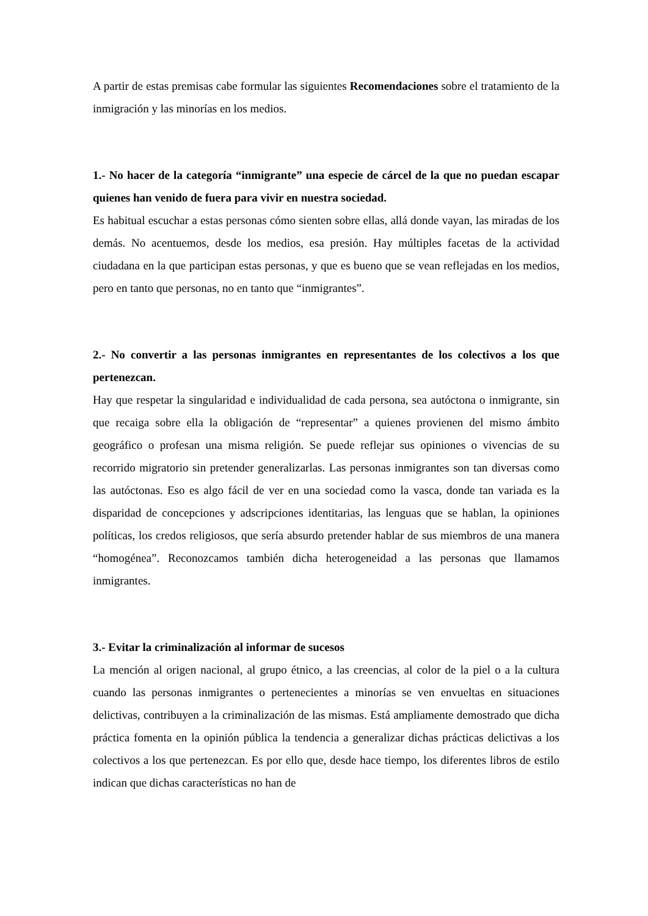A partir de estas premisas cabe formular las siguientes Recomendaciones sobre el tratamiento de la inmigración y las minorías en los medios.
1.- No hacer de la categoría “inmigrante” una especie de cárcel de la que no puedan escapar quienes han venido de fuera para vivir en nuestra sociedad.
Es habitual escuchar a estas personas cómo sienten sobre ellas, allá donde vayan, las miradas de los demás. No acentuemos, desde los medios, esa presión. Hay múltiples facetas de la actividad ciudadana en la que participan estas personas, y que es bueno que se vean reflejadas en los medios, pero en tanto que personas, no en tanto que “inmigrantes”.
2.- No convertir a las personas inmigrantes en representantes de los colectivos a los que pertenezcan.
Hay que respetar la singularidad e individualidad de cada persona, sea autóctona o inmigrante, sin que recaiga sobre ella la obligación de “representar” a quienes provienen del mismo ámbito geográfico o profesan una misma religión. Se puede reflejar sus opiniones o vivencias de su recorrido migratorio sin pretender generalizarlas. Las personas inmigrantes son tan diversas como las autóctonas. Eso es algo fácil de ver en una sociedad como la vasca, donde tan variada es la disparidad de concepciones y adscripciones identitarias, las lenguas que se hablan, la opiniones políticas, los credos religiosos, que sería absurdo pretender hablar de sus miembros de una manera “homogénea”. Reconozcamos también dicha heterogeneidad a las personas que llamamos inmigrantes.
3.- Evitar la criminalización al informar de sucesos
La mención al origen nacional, al grupo étnico, a las creencias, al color de la piel o a la cultura cuando las personas inmigrantes o pertenecientes a minorías se ven envueltas en situaciones delictivas, contribuyen a la criminalización de las mismas. Está ampliamente demostrado que dicha práctica fomenta en la opinión pública la tendencia a generalizar dichas prácticas delictivas a los colectivos a los que pertenezcan. Es por ello que, desde hace tiempo, los diferentes libros de estilo indican que dichas características no han de